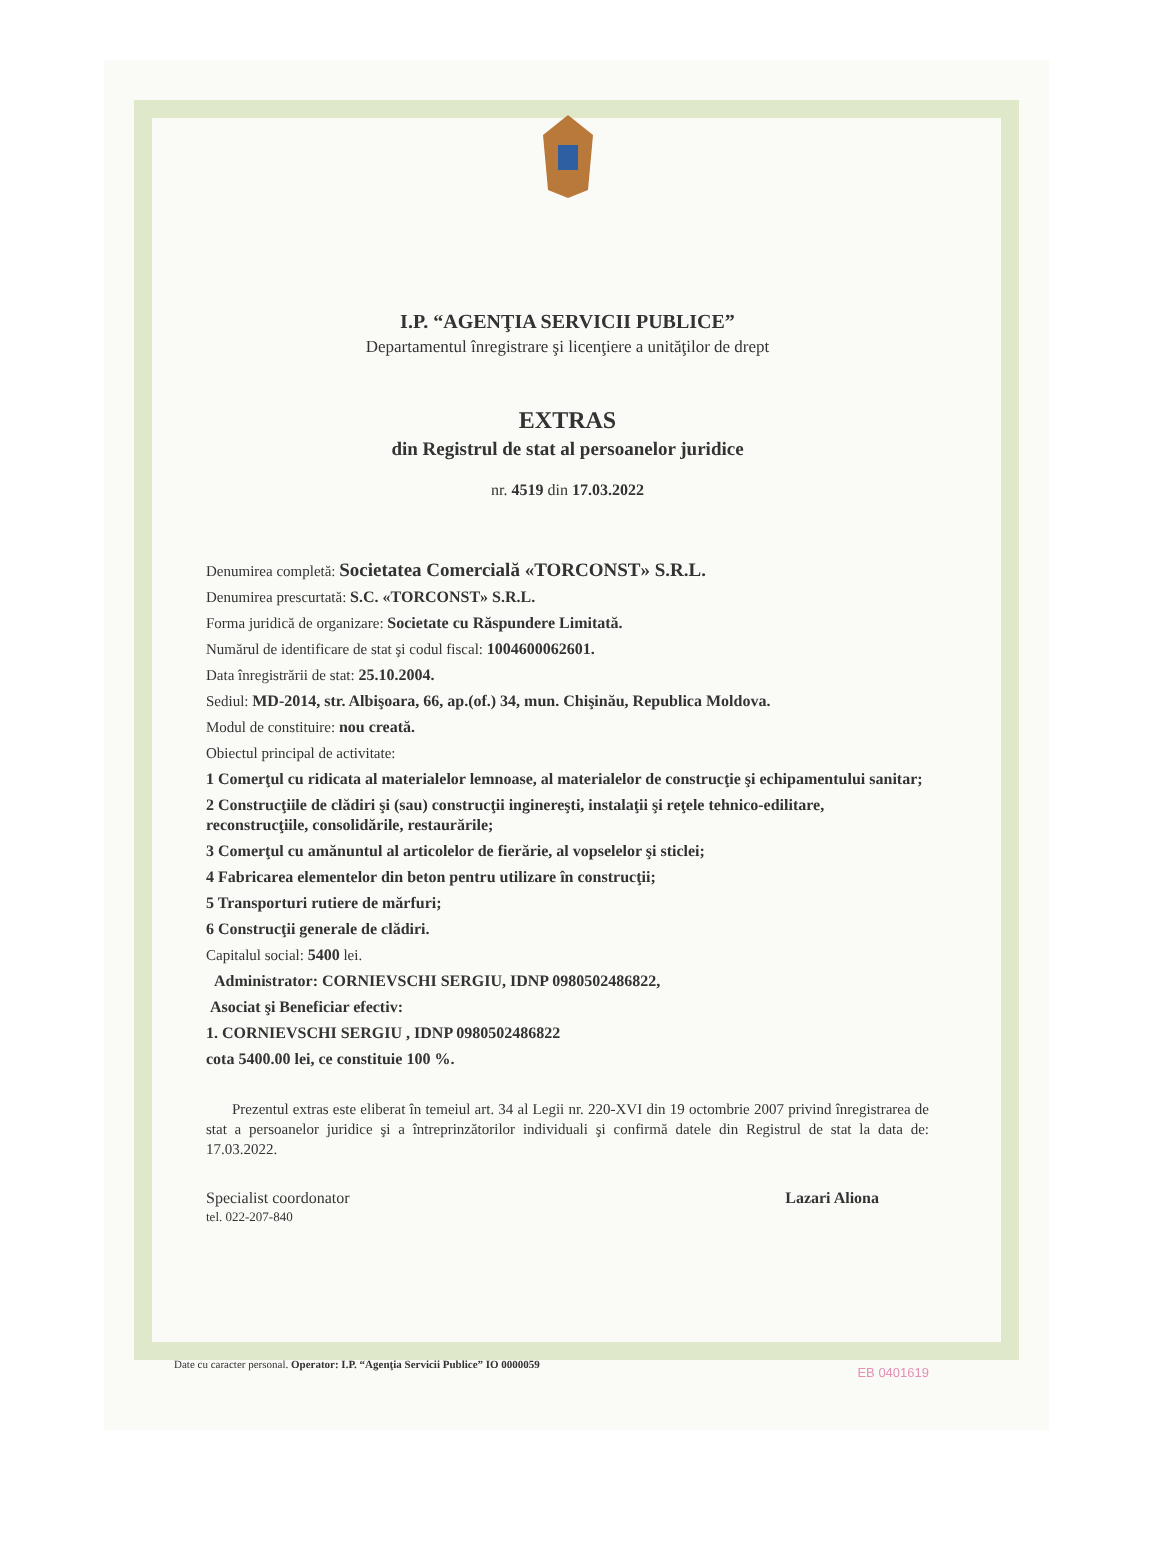I.P. “AGENŢIA SERVICII PUBLICE”
Departamentul înregistrare şi licenţiere a unităţilor de drept
EXTRAS
din Registrul de stat al persoanelor juridice
nr. 4519 din 17.03.2022
Denumirea completă: Societatea Comercială «TORCONST» S.R.L.
Denumirea prescurtată: S.C. «TORCONST» S.R.L.
Forma juridică de organizare: Societate cu Răspundere Limitată.
Numărul de identificare de stat şi codul fiscal: 1004600062601.
Data înregistrării de stat: 25.10.2004.
Sediul: MD-2014, str. Albişoara, 66, ap.(of.) 34, mun. Chişinău, Republica Moldova.
Modul de constituire: nou creată.
Obiectul principal de activitate:
1 Comerţul cu ridicata al materialelor lemnoase, al materialelor de construcţie şi echipamentului sanitar;
2 Construcţiile de clădiri şi (sau) construcţii inginereşti, instalaţii şi reţele tehnico-edilitare, reconstrucţiile, consolidările, restaurările;
3 Comerţul cu amănuntul al articolelor de fierărie, al vopselelor şi sticlei;
4 Fabricarea elementelor din beton pentru utilizare în construcţii;
5 Transporturi rutiere de mărfuri;
6 Construcţii generale de clădiri.
Capitalul social: 5400 lei.
Administrator: CORNIEVSCHI SERGIU, IDNP 0980502486822,
Asociat şi Beneficiar efectiv:
1. CORNIEVSCHI SERGIU , IDNP 0980502486822
cota 5400.00 lei, ce constituie 100 %.
Prezentul extras este eliberat în temeiul art. 34 al Legii nr. 220-XVI din 19 octombrie 2007 privind înregistrarea de stat a persoanelor juridice şi a întreprinzătorilor individuali şi confirmă datele din Registrul de stat la data de: 17.03.2022.
Specialist coordonator
tel. 022-207-840
Lazari Aliona
EB 0401619
Date cu caracter personal. Operator: I.P. “Agenţia Servicii Publice” IO 0000059